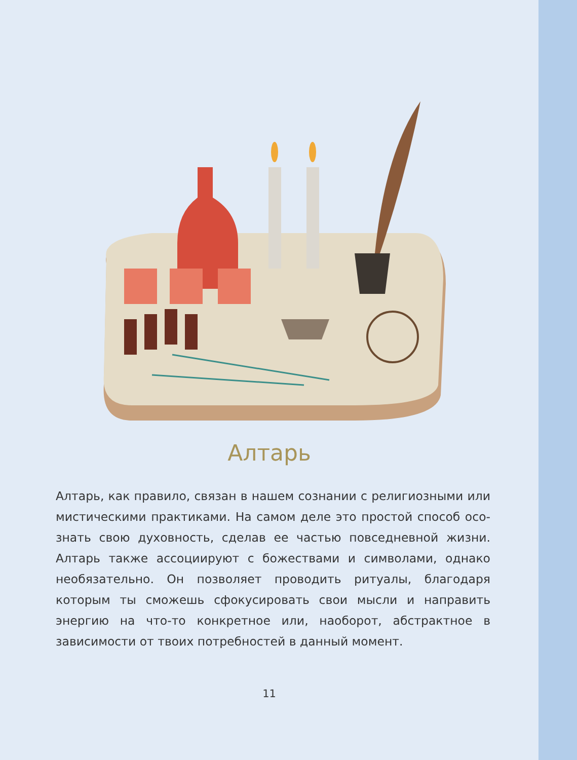Алтарь
Алтарь, как правило, связан в нашем сознании с религиозными или мистическими практиками. На самом деле это простой способ осо­знать свою духовность, сделав ее частью повседневной жизни. Алтарь также ассоциируют с божествами и символами, однако необязатель­но. Он позволяет проводить ритуалы, благодаря которым ты сможешь сфокусировать свои мысли и направить энергию на что-то конкрет­ное или, наоборот, абстрактное в зависимости от твоих потребностей в данный момент.
11